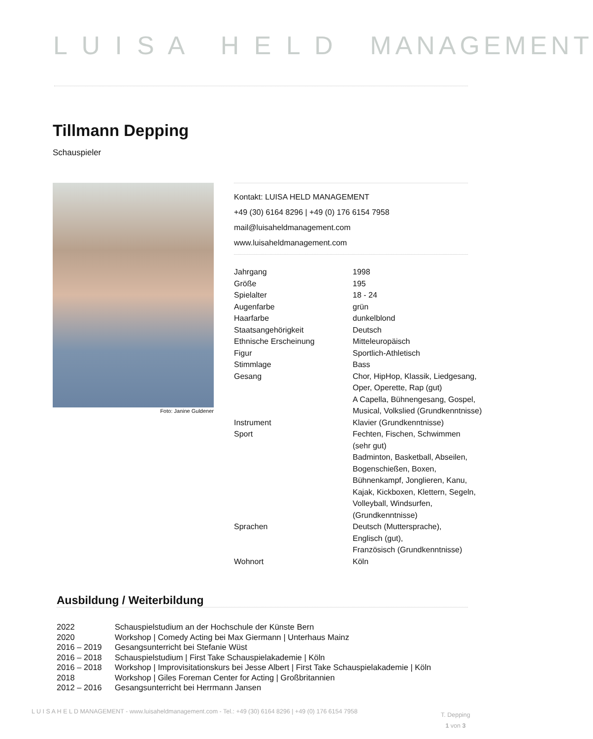L U I S A H E L D MANAGEMENT
Tillmann Depping
Schauspieler
Foto: Janine Guldener
Kontakt: LUISA HELD MANAGEMENT
+49 (30) 6164 8296 | +49 (0) 176 6154 7958
mail@luisaheldmanagement.com
www.luisaheldmanagement.com
| Jahrgang | 1998 |
| Größe | 195 |
| Spielalter | 18 - 24 |
| Augenfarbe | grün |
| Haarfarbe | dunkelblond |
| Staatsangehörigkeit | Deutsch |
| Ethnische Erscheinung | Mitteleuropäisch |
| Figur | Sportlich-Athletisch |
| Stimmlage | Bass |
| Gesang | Chor, HipHop, Klassik, Liedgesang, Oper, Operette, Rap (gut) A Capella, Bühnengesang, Gospel, Musical, Volkslied (Grundkenntnisse) |
| Instrument | Klavier (Grundkenntnisse) |
| Sport | Fechten, Fischen, Schwimmen (sehr gut) Badminton, Basketball, Abseilen, Bogenschießen, Boxen, Bühnenkampf, Jonglieren, Kanu, Kajak, Kickboxen, Klettern, Segeln, Volleyball, Windsurfen, (Grundkenntnisse) |
| Sprachen | Deutsch (Muttersprache), Englisch (gut), Französisch (Grundkenntnisse) |
| Wohnort | Köln |
Ausbildung / Weiterbildung
| 2022 | Schauspielstudium an der Hochschule der Künste Bern |
| 2020 | Workshop / Comedy Acting bei Max Giermann / Unterhaus Mainz |
| 2016 – 2019 | Gesangsunterricht bei Stefanie Wüst |
| 2016 – 2018 | Schauspielstudium / First Take Schauspielakademie / Köln |
| 2016 – 2018 | Workshop / Improvisitationskurs bei Jesse Albert / First Take Schauspielakademie / Köln |
| 2018 | Workshop / Giles Foreman Center for Acting / Großbritannien |
| 2012 – 2016 | Gesangsunterricht bei Herrmann Jansen |
L U I S A H E L D MANAGEMENT - www.luisaheldmanagement.com - Tel.: +49 (30) 6164 8296 | +49 (0) 176 6154 7958
T. Depping
1 von 3